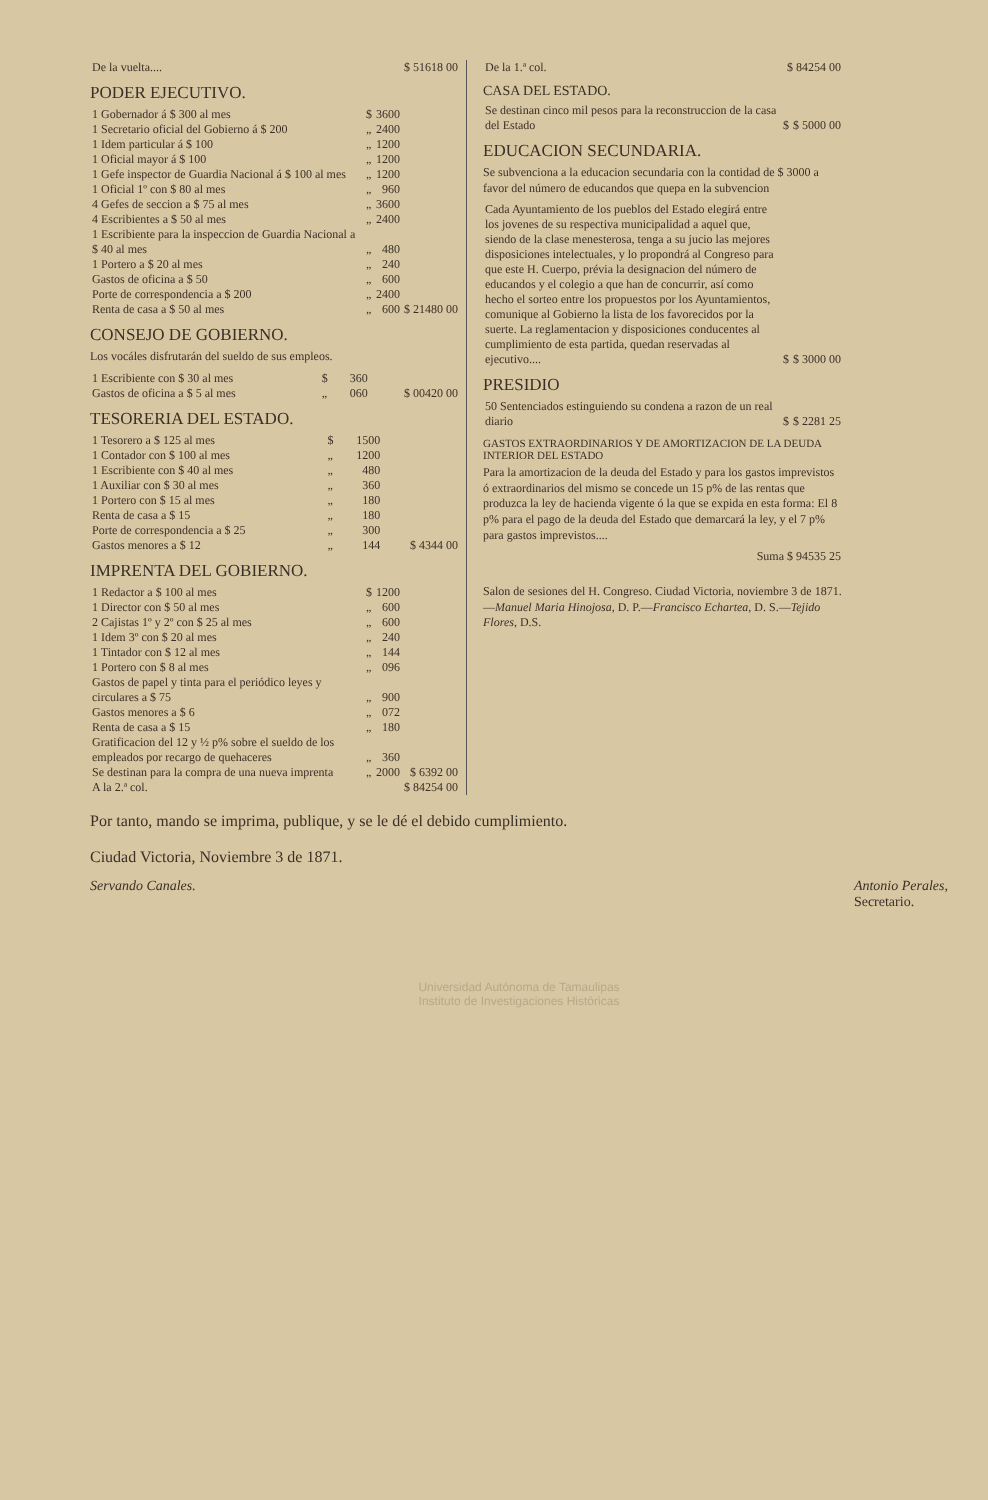| De la vuelta.... | $ 51618 00 |
PODER EJECUTIVO.
| 1 Gobernador á $ 300 al mes | $ | 3600 | |
| 1 Secretario oficial del Gobierno á $ 200 | „ | 2400 | |
| 1 Idem particular á $ 100 | „ | 1200 | |
| 1 Oficial mayor á $ 100 | „ | 1200 | |
| 1 Gefe inspector de Guardia Nacional á $ 100 al mes | „ | 1200 | |
| 1 Oficial 1º con $ 80 al mes | „ | 960 | |
| 4 Gefes de seccion a $ 75 al mes | „ | 3600 | |
| 4 Escribientes a $ 50 al mes | „ | 2400 | |
| 1 Escribiente para la inspeccion de Guardia Nacional a $ 40 al mes | „ | 480 | |
| 1 Portero a $ 20 al mes | „ | 240 | |
| Gastos de oficina a $ 50 | „ | 600 | |
| Porte de correspondencia a $ 200 | „ | 2400 | |
| Renta de casa a $ 50 al mes | „ | 600 | $ 21480 00 |
CONSEJO DE GOBIERNO.
Los vocáles disfrutarán del sueldo de sus empleos.
| 1 Escribiente con $ 30 al mes | $ | 360 | |
| Gastos de oficina a $ 5 al mes | „ | 060 | $ 00420 00 |
TESORERIA DEL ESTADO.
| 1 Tesorero a $ 125 al mes | $ | 1500 | |
| 1 Contador con $ 100 al mes | „ | 1200 | |
| 1 Escribiente con $ 40 al mes | „ | 480 | |
| 1 Auxiliar con $ 30 al mes | „ | 360 | |
| 1 Portero con $ 15 al mes | „ | 180 | |
| Renta de casa a $ 15 | „ | 180 | |
| Porte de correspondencia a $ 25 | „ | 300 | |
| Gastos menores a $ 12 | „ | 144 | $ 4344 00 |
IMPRENTA DEL GOBIERNO.
| 1 Redactor a $ 100 al mes | $ | 1200 | |
| 1 Director con $ 50 al mes | „ | 600 | |
| 2 Cajistas 1º y 2º con $ 25 al mes | „ | 600 | |
| 1 Idem 3º con $ 20 al mes | „ | 240 | |
| 1 Tintador con $ 12 al mes | „ | 144 | |
| 1 Portero con $ 8 al mes | „ | 096 | |
| Gastos de papel y tinta para el periódico leyes y circulares a $ 75 | „ | 900 | |
| Gastos menores a $ 6 | „ | 072 | |
| Renta de casa a $ 15 | „ | 180 | |
| Gratificacion del 12 y ½ p% sobre el sueldo de los empleados por recargo de quehaceres | „ | 360 | |
| Se destinan para la compra de una nueva imprenta | „ | 2000 | $ 6392 00 |
| A la 2.ª col. | | | $ 84254 00 |
| De la 1.ª col. | $ 84254 00 |
CASA DEL ESTADO.
| Se destinan cinco mil pesos para la reconstruccion de la casa del Estado | $ | $ 5000 00 |
EDUCACION SECUNDARIA.
Se subvenciona a la educacion secundaria con la contidad de $ 3000 a favor del número de educandos que quepa en la subvencion
| Cada Ayuntamiento de los pueblos del Estado elegirá entre los jovenes de su respectiva municipalidad a aquel que, siendo de la clase menesterosa, tenga a su jucio las mejores disposiciones intelectuales, y lo propondrá al Congreso para que este H. Cuerpo, prévia la designacion del número de educandos y el colegio a que han de concurrir, así como hecho el sorteo entre los propuestos por los Ayuntamientos, comunique al Gobierno la lista de los favorecidos por la suerte. La reglamentacion y disposiciones conducentes al cumplimiento de esta partida, quedan reservadas al ejecutivo.... | $ | $ 3000 00 |
PRESIDIO
| 50 Sentenciados estinguiendo su condena a razon de un real diario | $ | $ 2281 25 |
GASTOS EXTRAORDINARIOS Y DE AMORTIZACION DE LA DEUDA INTERIOR DEL ESTADO
Para la amortizacion de la deuda del Estado y para los gastos imprevistos ó extraordinarios del mismo se concede un 15 p% de las rentas que produzca la ley de hacienda vigente ó la que se expida en esta forma: El 8 p% para el pago de la deuda del Estado que demarcará la ley, y el 7 p% para gastos imprevistos....
| Suma $ 94535 25 |
Salon de sesiones del H. Congreso. Ciudad Victoria, noviembre 3 de 1871.—Manuel Maria Hinojosa, D. P.—Francisco Echartea, D. S.—Tejido Flores, D.S.
Por tanto, mando se imprima, publique, y se le dé el debido cumplimiento.
Ciudad Victoria, Noviembre 3 de 1871.
Servando Canales. Antonio Perales,
Secretario.
Universidad Autónoma de Tamaulipas
Instituto de Investigaciones Históricas